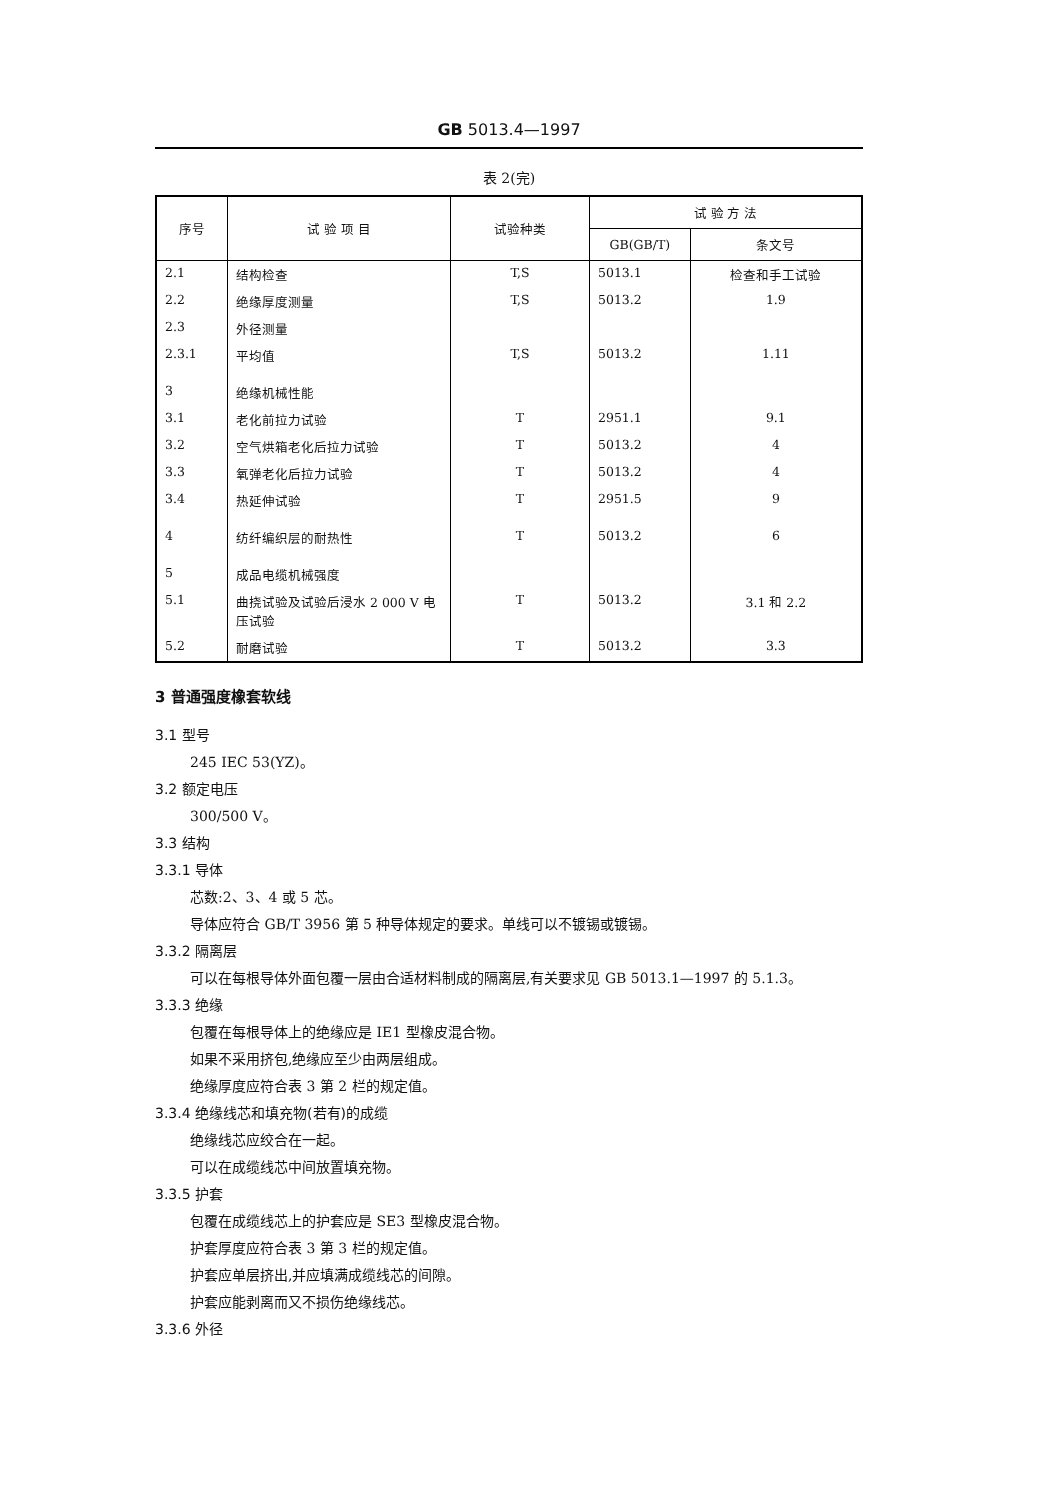GB 5013.4—1997
表 2(完)
| 序号 | 试 验 项 目 | 试验种类 | 试 验 方 法 | |
| --- | --- | --- | --- | --- |
| | | | GB(GB/T) | 条文号 |
| 2.1 | 结构检查 | T,S | 5013.1 | 检查和手工试验 |
| 2.2 | 绝缘厚度测量 | T,S | 5013.2 | 1.9 |
| 2.3 | 外径测量 | | | |
| 2.3.1 | 平均值 | T,S | 5013.2 | 1.11 |
| 3 | 绝缘机械性能 | | | |
| 3.1 | 老化前拉力试验 | T | 2951.1 | 9.1 |
| 3.2 | 空气烘箱老化后拉力试验 | T | 5013.2 | 4 |
| 3.3 | 氧弹老化后拉力试验 | T | 5013.2 | 4 |
| 3.4 | 热延伸试验 | T | 2951.5 | 9 |
| 4 | 纺纤编织层的耐热性 | T | 5013.2 | 6 |
| 5 | 成品电缆机械强度 | | | |
| 5.1 | 曲挠试验及试验后浸水 2 000 V 电压试验 | T | 5013.2 | 3.1 和 2.2 |
| 5.2 | 耐磨试验 | T | 5013.2 | 3.3 |
3 普通强度橡套软线
3.1 型号
245 IEC 53(YZ)。
3.2 额定电压
300/500 V。
3.3 结构
3.3.1 导体
芯数:2、3、4 或 5 芯。
导体应符合 GB/T 3956 第 5 种导体规定的要求。单线可以不镀锡或镀锡。
3.3.2 隔离层
可以在每根导体外面包覆一层由合适材料制成的隔离层,有关要求见 GB 5013.1—1997 的 5.1.3。
3.3.3 绝缘
包覆在每根导体上的绝缘应是 IE1 型橡皮混合物。
如果不采用挤包,绝缘应至少由两层组成。
绝缘厚度应符合表 3 第 2 栏的规定值。
3.3.4 绝缘线芯和填充物(若有)的成缆
绝缘线芯应绞合在一起。
可以在成缆线芯中间放置填充物。
3.3.5 护套
包覆在成缆线芯上的护套应是 SE3 型橡皮混合物。
护套厚度应符合表 3 第 3 栏的规定值。
护套应单层挤出,并应填满成缆线芯的间隙。
护套应能剥离而又不损伤绝缘线芯。
3.3.6 外径